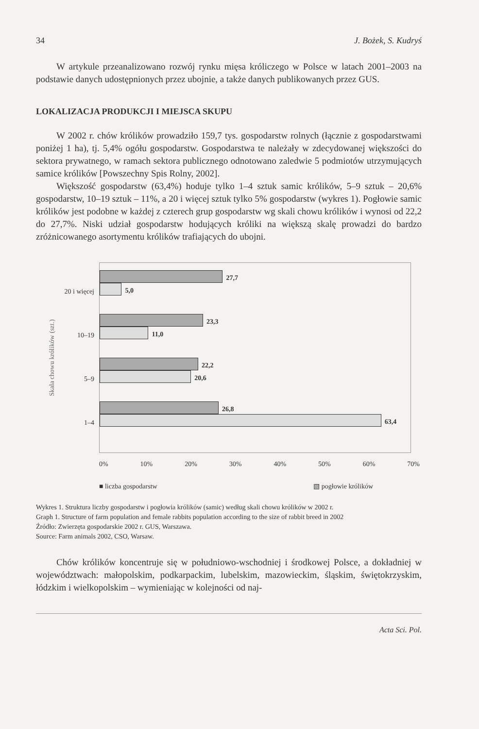34 J. Bożek, S. Kudryś
W artykule przeanalizowano rozwój rynku mięsa króliczego w Polsce w latach 2001–2003 na podstawie danych udostępnionych przez ubojnie, a także danych publikowanych przez GUS.
LOKALIZACJA PRODUKCJI I MIEJSCA SKUPU
W 2002 r. chów królików prowadziło 159,7 tys. gospodarstw rolnych (łącznie z gospodarstwami poniżej 1 ha), tj. 5,4% ogółu gospodarstw. Gospodarstwa te należały w zdecydowanej większości do sektora prywatnego, w ramach sektora publicznego odnotowano zaledwie 5 podmiotów utrzymujących samice królików [Powszechny Spis Rolny, 2002].
Większość gospodarstw (63,4%) hoduje tylko 1–4 sztuk samic królików, 5–9 sztuk – 20,6% gospodarstw, 10–19 sztuk – 11%, a 20 i więcej sztuk tylko 5% gospodarstw (wykres 1). Pogłowie samic królików jest podobne w każdej z czterech grup gospodarstw wg skali chowu królików i wynosi od 22,2 do 27,7%. Niski udział gospodarstw hodujących króliki na większą skalę prowadzi do bardzo zróżnicowanego asortymentu królików trafiających do ubojni.
Skala chowu królików (szt.)
20 i więcej
10–19
5–9
1–4
27,7
5,0
23,3
11,0
22,2
20,6
26,8
63,4
0% 10% 20% 30% 40% 50% 60% 70%
■ liczba gospodarstw ▧ pogłowie królików
Wykres 1. Struktura liczby gospodarstw i pogłowia królików (samic) według skali chowu królików w 2002 r.
Graph 1. Structure of farm population and female rabbits population according to the size of rabbit breed in 2002
Źródło: Zwierzęta gospodarskie 2002 r. GUS, Warszawa.
Source: Farm animals 2002, CSO, Warsaw.
Chów królików koncentruje się w południowo-wschodniej i środkowej Polsce, a dokładniej w województwach: małopolskim, podkarpackim, lubelskim, mazowieckim, śląskim, świętokrzyskim, łódzkim i wielkopolskim – wymieniając w kolejności od naj-
Acta Sci. Pol.